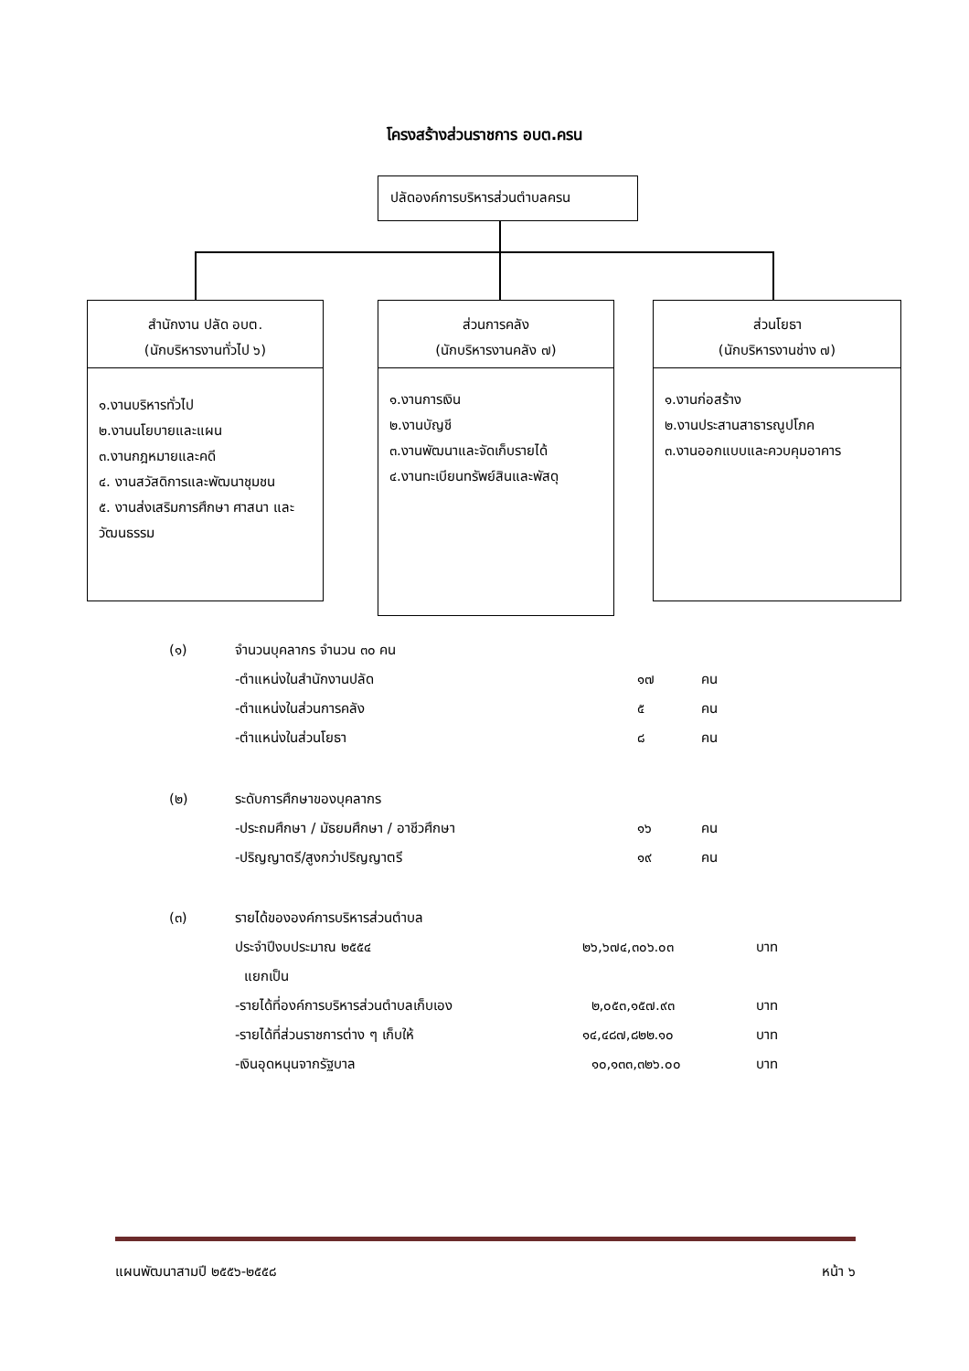โครงสร้างส่วนราชการ อบต.ครน
ปลัดองค์การบริหารส่วนตำบลครน
สำนักงาน ปลัด อบต.
(นักบริหารงานทั่วไป ๖)
๑.งานบริหารทั่วไป
๒.งานนโยบายและแผน
๓.งานกฎหมายและคดี
๔. งานสวัสดิการและพัฒนาชุมชน
๕. งานส่งเสริมการศึกษา ศาสนา และวัฒนธรรม
ส่วนการคลัง
(นักบริหารงานคลัง ๗)
๑.งานการเงิน
๒.งานบัญชี
๓.งานพัฒนาและจัดเก็บรายได้
๔.งานทะเบียนทรัพย์สินและพัสดุ
ส่วนโยธา
(นักบริหารงานช่าง ๗)
๑.งานก่อสร้าง
๒.งานประสานสาธารณูปโภค
๓.งานออกแบบและควบคุมอาคาร
| (๑) | จำนวนบุคลากร จำนวน ๓๐ คน | | |
| | -ตำแหน่งในสำนักงานปลัด | ๑๗ | คน |
| | -ตำแหน่งในส่วนการคลัง | ๕ | คน |
| | -ตำแหน่งในส่วนโยธา | ๘ | คน |
| (๒) | ระดับการศึกษาของบุคลากร | | |
| | -ประถมศึกษา / มัธยมศึกษา / อาชีวศึกษา | ๑๖ | คน |
| | -ปริญญาตรี/สูงกว่าปริญญาตรี | ๑๙ | คน |
| (๓) | รายได้ขององค์การบริหารส่วนตำบล | | |
| | ประจำปีงบประมาณ ๒๕๕๔ | ๒๖,๖๗๔,๓๐๖.๐๓ | บาท |
| | แยกเป็น | | |
| | -รายได้ที่องค์การบริหารส่วนตำบลเก็บเอง | ๒,๐๕๓,๑๕๗.๙๓ | บาท |
| | -รายได้ที่ส่วนราชการต่าง ๆ เก็บให้ | ๑๔,๔๘๗,๘๒๒.๑๐ | บาท |
| | -เงินอุดหนุนจากรัฐบาล | ๑๐,๑๓๓,๓๒๖.๐๐ | บาท |
แผนพัฒนาสามปี ๒๕๕๖-๒๕๕๘ หน้า ๖